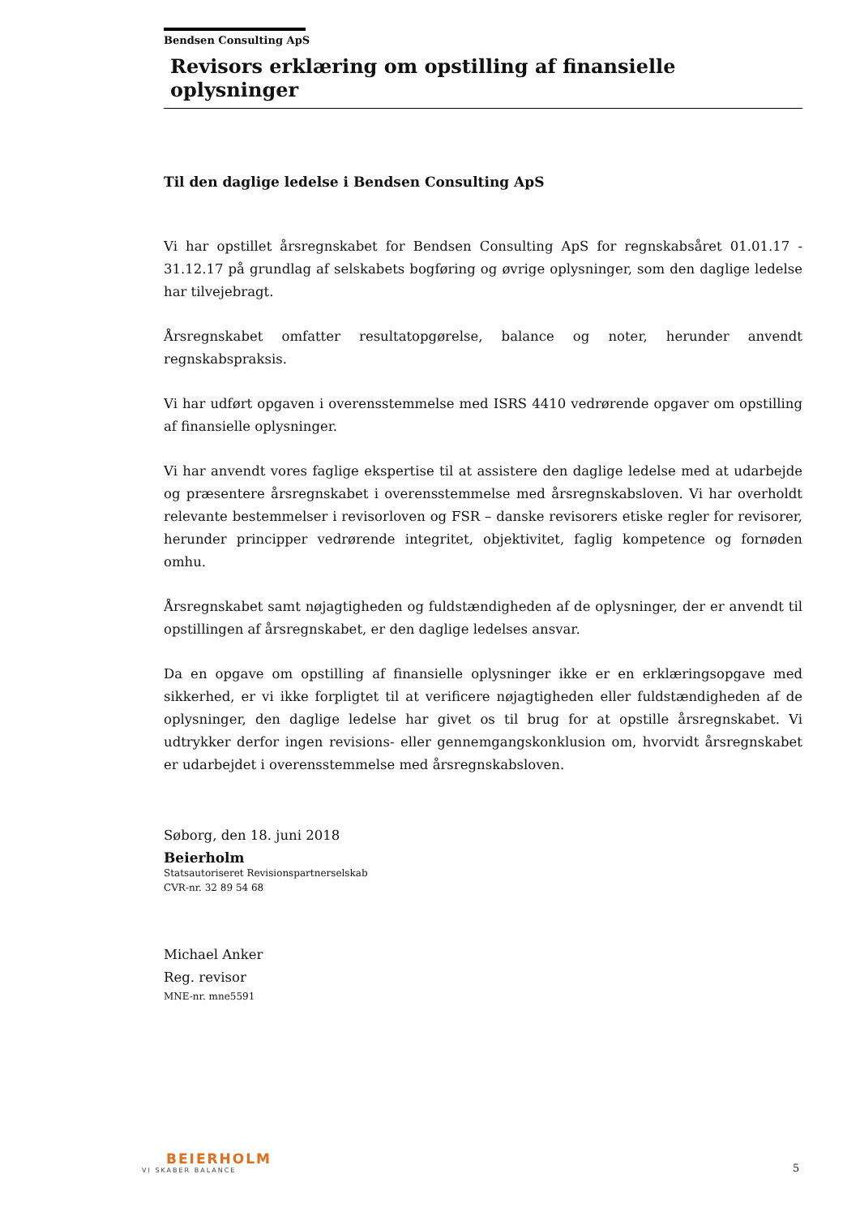Bendsen Consulting ApS
Revisors erklæring om opstilling af finansielle oplysninger
Til den daglige ledelse i Bendsen Consulting ApS
Vi har opstillet årsregnskabet for Bendsen Consulting ApS for regnskabsåret 01.01.17 - 31.12.17 på grundlag af selskabets bogføring og øvrige oplysninger, som den daglige ledelse har tilvejebragt.
Årsregnskabet omfatter resultatopgørelse, balance og noter, herunder anvendt regnskabspraksis.
Vi har udført opgaven i overensstemmelse med ISRS 4410 vedrørende opgaver om opstilling af finansielle oplysninger.
Vi har anvendt vores faglige ekspertise til at assistere den daglige ledelse med at udarbejde og præsentere årsregnskabet i overensstemmelse med årsregnskabsloven. Vi har overholdt relevante bestemmelser i revisorloven og FSR – danske revisorers etiske regler for revisorer, herunder principper vedrørende integritet, objektivitet, faglig kompetence og fornøden omhu.
Årsregnskabet samt nøjagtigheden og fuldstændigheden af de oplysninger, der er anvendt til opstillingen af årsregnskabet, er den daglige ledelses ansvar.
Da en opgave om opstilling af finansielle oplysninger ikke er en erklæringsopgave med sikkerhed, er vi ikke forpligtet til at verificere nøjagtigheden eller fuldstændigheden af de oplysninger, den daglige ledelse har givet os til brug for at opstille årsregnskabet. Vi udtrykker derfor ingen revisions- eller gennemgangskonklusion om, hvorvidt årsregnskabet er udarbejdet i overensstemmelse med årsregnskabsloven.
Søborg, den 18. juni 2018
Beierholm
Statsautoriseret Revisionspartnerselskab
CVR-nr. 32 89 54 68
Michael Anker
Reg. revisor
MNE-nr. mne5591
BEIERHOLM
VI SKABER BALANCE
5